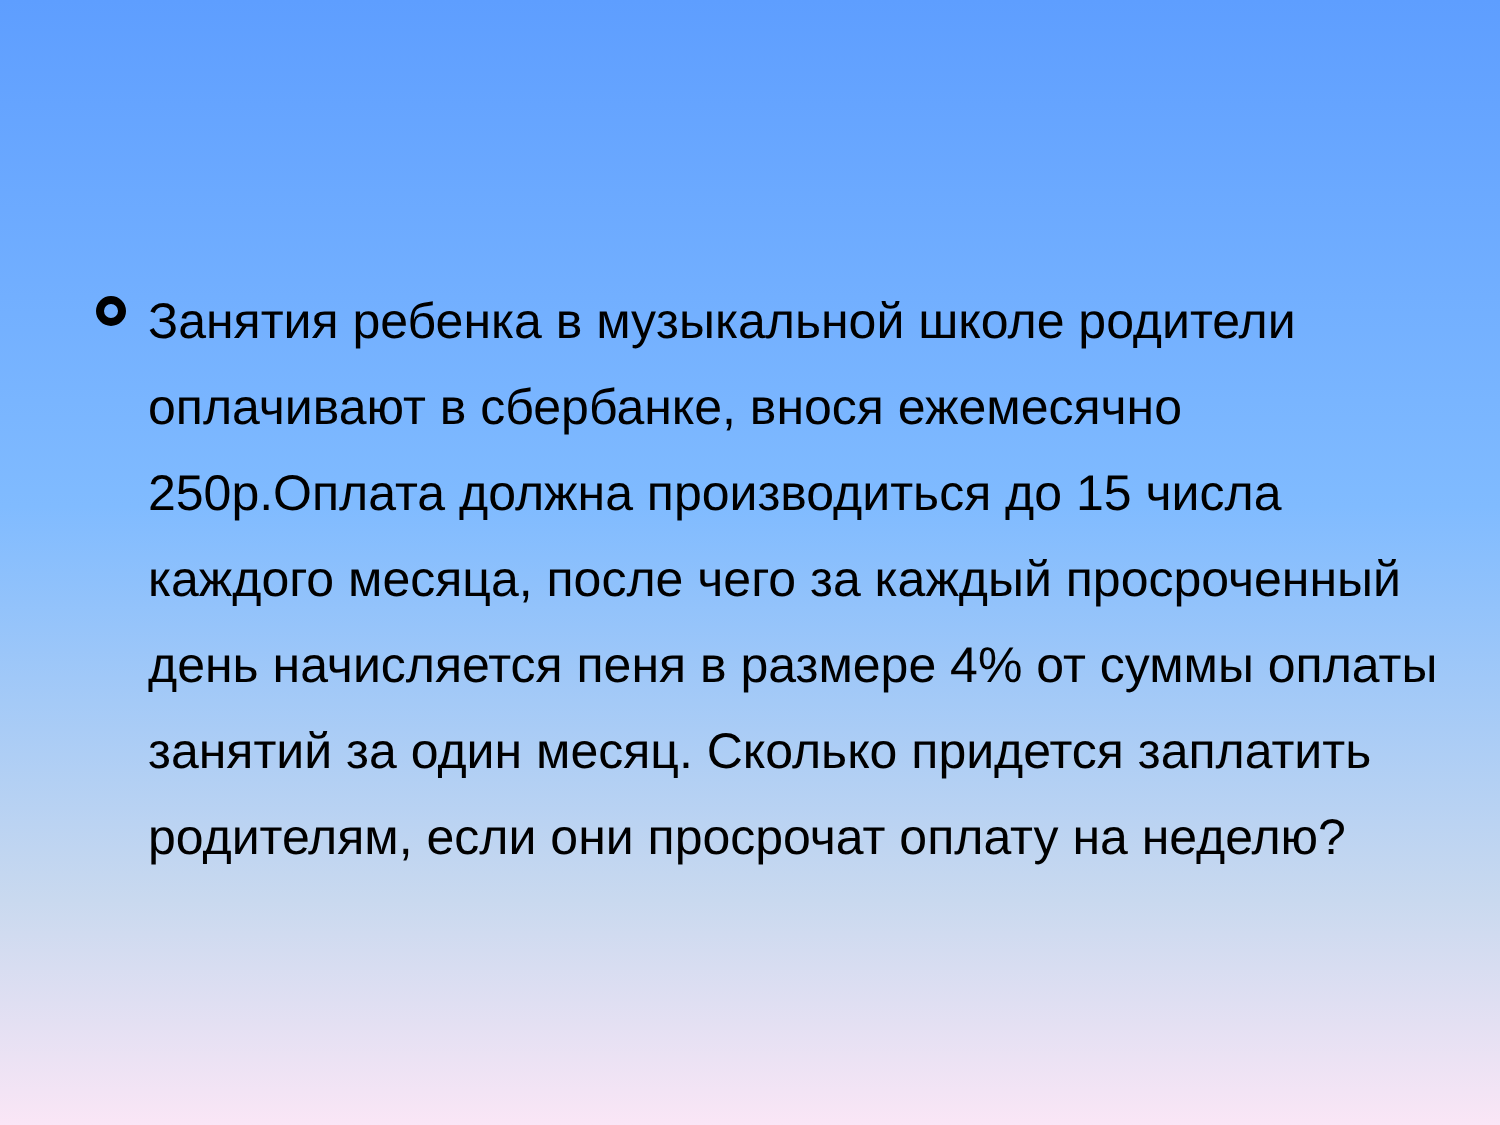Занятия ребенка в музыкальной школе родители оплачивают в сбербанке, внося ежемесячно 250р.Оплата должна производиться до 15 числа каждого месяца, после чего за каждый просроченный день начисляется пеня в размере 4% от суммы оплаты занятий за один месяц. Сколько придется заплатить родителям, если они просрочат оплату на неделю?